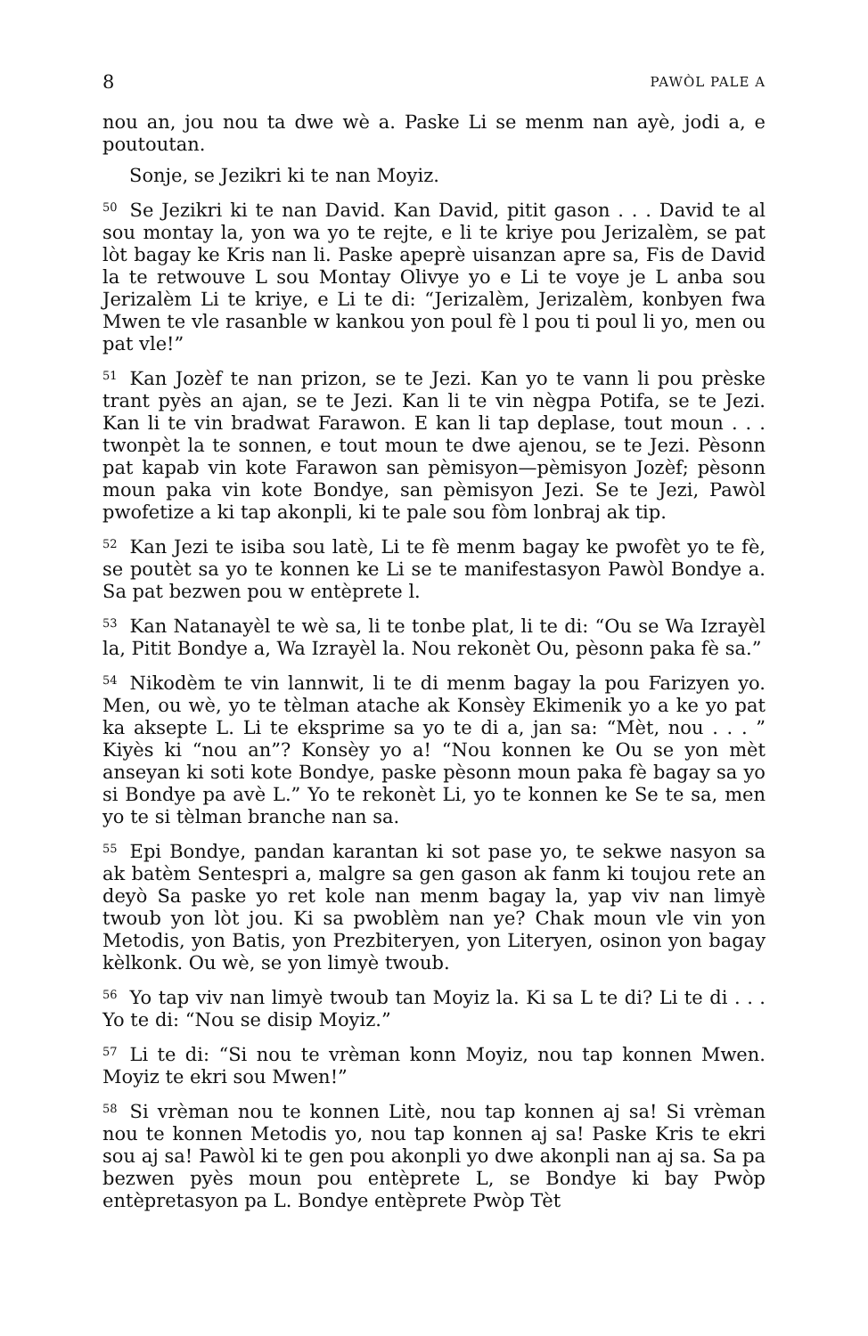8 PAWÒL PALE A
nou an, jou nou ta dwe wè a. Paske Li se menm nan ayè, jodi a, e poutoutan.
Sonje, se Jezikri ki te nan Moyiz.
<sup>50</sup>Se Jezikri ki te nan David. Kan David, pitit gason . . . David te al sou montay la, yon wa yo te rejte, e li te kriye pou Jerizalèm, se pat lòt bagay ke Kris nan li. Paske apeprè uisanzan apre sa, Fis de David la te retwouve L sou Montay Olivye yo e Li te voye je L anba sou Jerizalèm Li te kriye, e Li te di: “Jerizalèm, Jerizalèm, konbyen fwa Mwen te vle rasanble w kankou yon poul fè l pou ti poul li yo, men ou pat vle!”
<sup>51</sup> Kan Jozèf te nan prizon, se te Jezi. Kan yo te vann li pou prèske trant pyès an ajan, se te Jezi. Kan li te vin nègpa Potifa, se te Jezi. Kan li te vin bradwat Farawon. E kan li tap deplase, tout moun . . . twonpèt la te sonnen, e tout moun te dwe ajenou, se te Jezi. Pèsonn pat kapab vin kote Farawon san pèmisyon—pèmisyon Jozèf; pèsonn moun paka vin kote Bondye, san pèmisyon Jezi. Se te Jezi, Pawòl pwofetize a ki tap akonpli, ki te pale sou fòm lonbraj ak tip.
<sup>52</sup> Kan Jezi te isiba sou latè, Li te fè menm bagay ke pwofèt yo te fè, se poutèt sa yo te konnen ke Li se te manifestasyon Pawòl Bondye a. Sa pat bezwen pou w entèprete l.
<sup>53</sup> Kan Natanayèl te wè sa, li te tonbe plat, li te di: “Ou se Wa Izrayèl la, Pitit Bondye a, Wa Izrayèl la. Nou rekonèt Ou, pèsonn paka fè sa.”
<sup>54</sup> Nikodèm te vin lannwit, li te di menm bagay la pou Farizyen yo. Men, ou wè, yo te tèlman atache ak Konsèy Ekimenik yo a ke yo pat ka aksepte L. Li te eksprime sa yo te di a, jan sa: “Mèt, nou . . . ” Kiyès ki “nou an”? Konsèy yo a! “Nou konnen ke Ou se yon mèt anseyan ki soti kote Bondye, paske pèsonn moun paka fè bagay sa yo si Bondye pa avè L.” Yo te rekonèt Li, yo te konnen ke Se te sa, men yo te si tèlman branche nan sa.
<sup>55</sup> Epi Bondye, pandan karantan ki sot pase yo, te sekwe nasyon sa ak batèm Sentespri a, malgre sa gen gason ak fanm ki toujou rete an deyò Sa paske yo ret kole nan menm bagay la, yap viv nan limyè twoub yon lòt jou. Ki sa pwoblèm nan ye? Chak moun vle vin yon Metodis, yon Batis, yon Prezbiteryen, yon Literyen, osinon yon bagay kèlkonk. Ou wè, se yon limyè twoub.
<sup>56</sup> Yo tap viv nan limyè twoub tan Moyiz la. Ki sa L te di? Li te di . . . Yo te di: “Nou se disip Moyiz.”
<sup>57</sup>Li te di: “Si nou te vrèman konn Moyiz, nou tap konnen Mwen. Moyiz te ekri sou Mwen!”
<sup>58</sup>Si vrèman nou te konnen Litè, nou tap konnen aj sa! Si vrèman nou te konnen Metodis yo, nou tap konnen aj sa! Paske Kris te ekri sou aj sa! Pawòl ki te gen pou akonpli yo dwe akonpli nan aj sa. Sa pa bezwen pyès moun pou entèprete L, se Bondye ki bay Pwòp entèpretasyon pa L. Bondye entèprete Pwòp Tèt